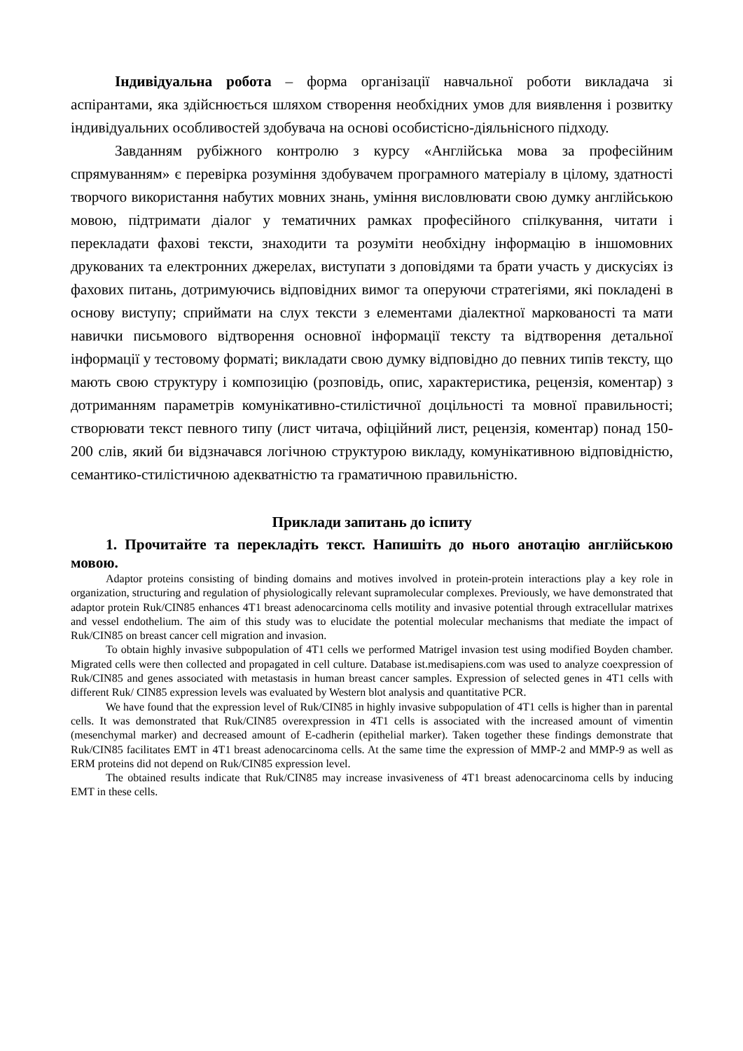Індивідуальна робота – форма організації навчальної роботи викладача зі аспірантами, яка здійснюється шляхом створення необхідних умов для виявлення і розвитку індивідуальних особливостей здобувача на основі особистісно-діяльнісного підходу.
Завданням рубіжного контролю з курсу «Англійська мова за професійним спрямуванням» є перевірка розуміння здобувачем програмного матеріалу в цілому, здатності творчого використання набутих мовних знань, уміння висловлювати свою думку англійською мовою, підтримати діалог у тематичних рамках професійного спілкування, читати і перекладати фахові тексти, знаходити та розуміти необхідну інформацію в іншомовних друкованих та електронних джерелах, виступати з доповідями та брати участь у дискусіях із фахових питань, дотримуючись відповідних вимог та оперуючи стратегіями, які покладені в основу виступу; сприймати на слух тексти з елементами діалектної маркованості та мати навички письмового відтворення основної інформації тексту та відтворення детальної інформації у тестовому форматі; викладати свою думку відповідно до певних типів тексту, що мають свою структуру і композицію (розповідь, опис, характеристика, рецензія, коментар) з дотриманням параметрів комунікативно-стилістичної доцільності та мовної правильності; створювати текст певного типу (лист читача, офіційний лист, рецензія, коментар) понад 150-200 слів, який би відзначався логічною структурою викладу, комунікативною відповідністю, семантико-стилістичною адекватністю та граматичною правильністю.
Приклади запитань до іспиту
1. Прочитайте та перекладіть текст. Напишіть до нього анотацію англійською мовою.
Adaptor proteins consisting of binding domains and motives involved in protein-protein interactions play a key role in organization, structuring and regulation of physiologically relevant supramolecular complexes. Previously, we have demonstrated that adaptor protein Ruk/CIN85 enhances 4T1 breast adenocarcinoma cells motility and invasive potential through extracellular matrixes and vessel endothelium. The aim of this study was to elucidate the potential molecular mechanisms that mediate the impact of Ruk/CIN85 on breast cancer cell migration and invasion.
To obtain highly invasive subpopulation of 4T1 cells we performed Matrigel invasion test using modified Boyden chamber. Migrated cells were then collected and propagated in cell culture. Database ist.medisapiens.com was used to analyze coexpression of Ruk/CIN85 and genes associated with metastasis in human breast cancer samples. Expression of selected genes in 4T1 cells with different Ruk/ CIN85 expression levels was evaluated by Western blot analysis and quantitative PCR.
We have found that the expression level of Ruk/CIN85 in highly invasive subpopulation of 4T1 cells is higher than in parental cells. It was demonstrated that Ruk/CIN85 overexpression in 4T1 cells is associated with the increased amount of vimentin (mesenchymal marker) and decreased amount of E-cadherin (epithelial marker). Taken together these findings demonstrate that Ruk/CIN85 facilitates EMT in 4T1 breast adenocarcinoma cells. At the same time the expression of MMP-2 and MMP-9 as well as ERM proteins did not depend on Ruk/CIN85 expression level.
The obtained results indicate that Ruk/CIN85 may increase invasiveness of 4T1 breast adenocarcinoma cells by inducing EMT in these cells.